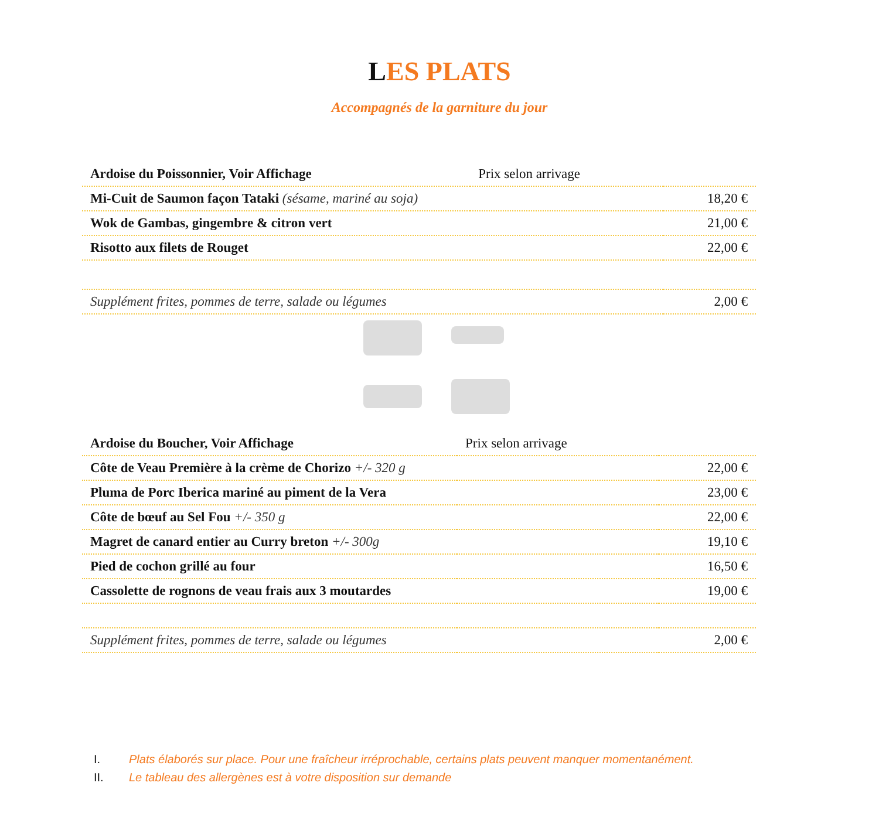LES PLATS
Accompagnés de la garniture du jour
| Ardoise du Poissonnier, Voir Affichage | Prix selon arrivage | |
| Mi-Cuit de Saumon façon Tataki (sésame, mariné au soja) | | 18,20 € |
| Wok de Gambas, gingembre & citron vert | | 21,00 € |
| Risotto aux filets de Rouget | | 22,00 € |
| Supplément frites, pommes de terre, salade ou légumes | | 2,00 € |
| Ardoise du Boucher, Voir Affichage | Prix selon arrivage | |
| Côte de Veau Première à la crème de Chorizo +/- 320 g | | 22,00 € |
| Pluma de Porc Iberica mariné au piment de la Vera | | 23,00 € |
| Côte de bœuf au Sel Fou +/- 350 g | | 22,00 € |
| Magret de canard entier au Curry breton +/- 300g | | 19,10 € |
| Pied de cochon grillé au four | | 16,50 € |
| Cassolette de rognons de veau frais aux 3 moutardes | | 19,00 € |
| Supplément frites, pommes de terre, salade ou légumes | | 2,00 € |
I. Plats élaborés sur place. Pour une fraîcheur irréprochable, certains plats peuvent manquer momentanément.
II. Le tableau des allergènes est à votre disposition sur demande